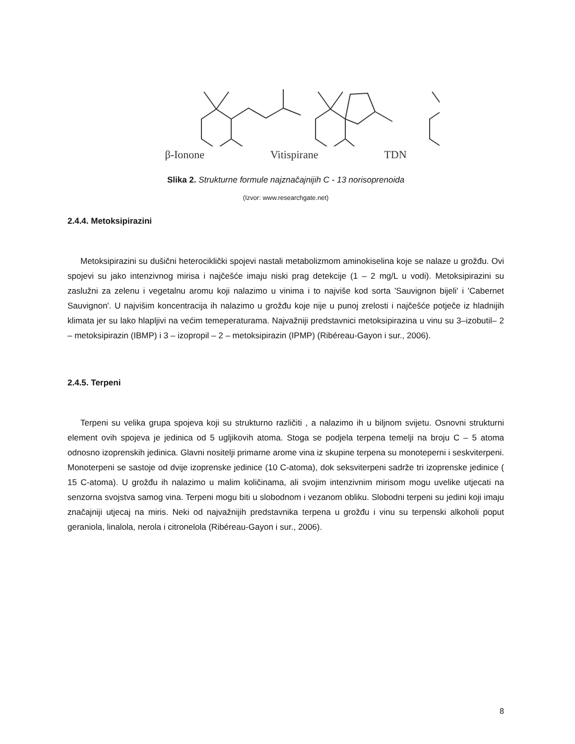β-Ionone Vitispirane TDN
Slika 2. Strukturne formule najznačajnijih C - 13 norisoprenoida
(Izvor: www.researchgate.net)
2.4.4. Metoksipirazini
Metoksipirazini su dušični heterociklički spojevi nastali metabolizmom aminokiselina koje se nalaze u grožđu. Ovi spojevi su jako intenzivnog mirisa i najčešće imaju niski prag detekcije (1 – 2 mg/L u vodi). Metoksipirazini su zaslužni za zelenu i vegetalnu aromu koji nalazimo u vinima i to najviše kod sorta 'Sauvignon bijeli' i 'Cabernet Sauvignon'. U najvišim koncentracija ih nalazimo u grožđu koje nije u punoj zrelosti i najčešće potječe iz hladnijih klimata jer su lako hlapljivi na većim temeperaturama. Najvažniji predstavnici metoksipirazina u vinu su 3–izobutil– 2 – metoksipirazin (IBMP) i 3 – izopropil – 2 – metoksipirazin (IPMP) (Ribéreau-Gayon i sur., 2006).
2.4.5. Terpeni
Terpeni su velika grupa spojeva koji su strukturno različiti , a nalazimo ih u biljnom svijetu. Osnovni strukturni element ovih spojeva je jedinica od 5 ugljikovih atoma. Stoga se podjela terpena temelji na broju C – 5 atoma odnosno izoprenskih jedinica. Glavni nositelji primarne arome vina iz skupine terpena su monoteperni i seskviterpeni. Monoterpeni se sastoje od dvije izoprenske jedinice (10 C-atoma), dok seksviterpeni sadrže tri izoprenske jedinice ( 15 C-atoma). U grožđu ih nalazimo u malim količinama, ali svojim intenzivnim mirisom mogu uvelike utjecati na senzorna svojstva samog vina. Terpeni mogu biti u slobodnom i vezanom obliku. Slobodni terpeni su jedini koji imaju značajniji utjecaj na miris. Neki od najvažnijih predstavnika terpena u grožđu i vinu su terpenski alkoholi poput geraniola, linalola, nerola i citronelola (Ribéreau-Gayon i sur., 2006).
8